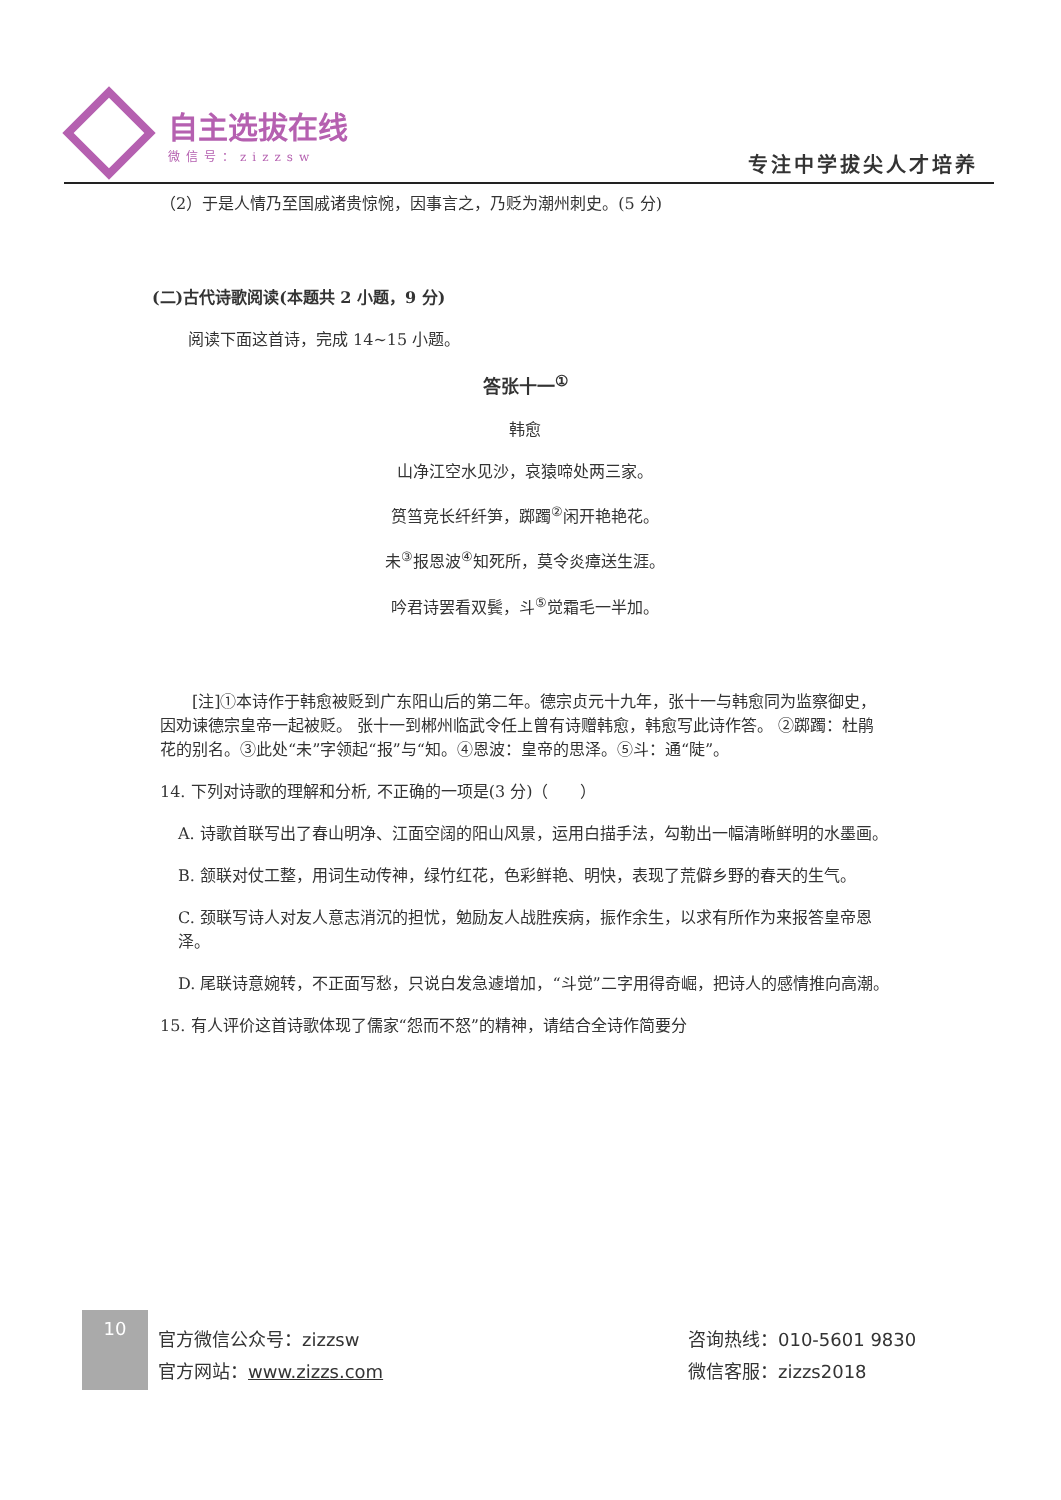自主选拔在线
微信号：zizzsw
专注中学拔尖人才培养
（2）于是人情乃至国戚诸贵惊惋，因事言之，乃贬为潮州刺史。(5 分)
(二)古代诗歌阅读(本题共 2 小题，9 分)
阅读下面这首诗，完成 14~15 小题。
答张十一<sup>①</sup>
韩愈
山净江空水见沙，哀猿啼处两三家。
筼筜竞长纤纤笋，踯躅<sup>②</sup>闲开艳艳花。
未<sup>③</sup>报恩波<sup>④</sup>知死所，莫令炎瘴送生涯。
吟君诗罢看双鬓，斗<sup>⑤</sup>觉霜毛一半加。
[注]①本诗作于韩愈被贬到广东阳山后的第二年。德宗贞元十九年，张十一与韩愈同为监察御史，因劝谏德宗皇帝一起被贬。 张十一到郴州临武令任上曾有诗赠韩愈，韩愈写此诗作答。 ②踯躅：杜鹃花的别名。③此处“未”字领起“报”与“知。④恩波：皇帝的思泽。⑤斗：通“陡”。
14. 下列对诗歌的理解和分析, 不正确的一项是(3 分)（　　）
A. 诗歌首联写出了春山明净、江面空阔的阳山风景，运用白描手法，勾勒出一幅清晰鲜明的水墨画。
B. 颔联对仗工整，用词生动传神，绿竹红花，色彩鲜艳、明快，表现了荒僻乡野的春天的生气。
C. 颈联写诗人对友人意志消沉的担忧，勉励友人战胜疾病，振作余生，以求有所作为来报答皇帝恩泽。
D. 尾联诗意婉转，不正面写愁，只说白发急遽增加，“斗觉”二字用得奇崛，把诗人的感情推向高潮。
15. 有人评价这首诗歌体现了儒家“怨而不怒”的精神，请结合全诗作简要分
10
官方微信公众号：zizzsw
官方网站：www.zizzs.com
咨询热线：010-5601 9830
微信客服：zizzs2018